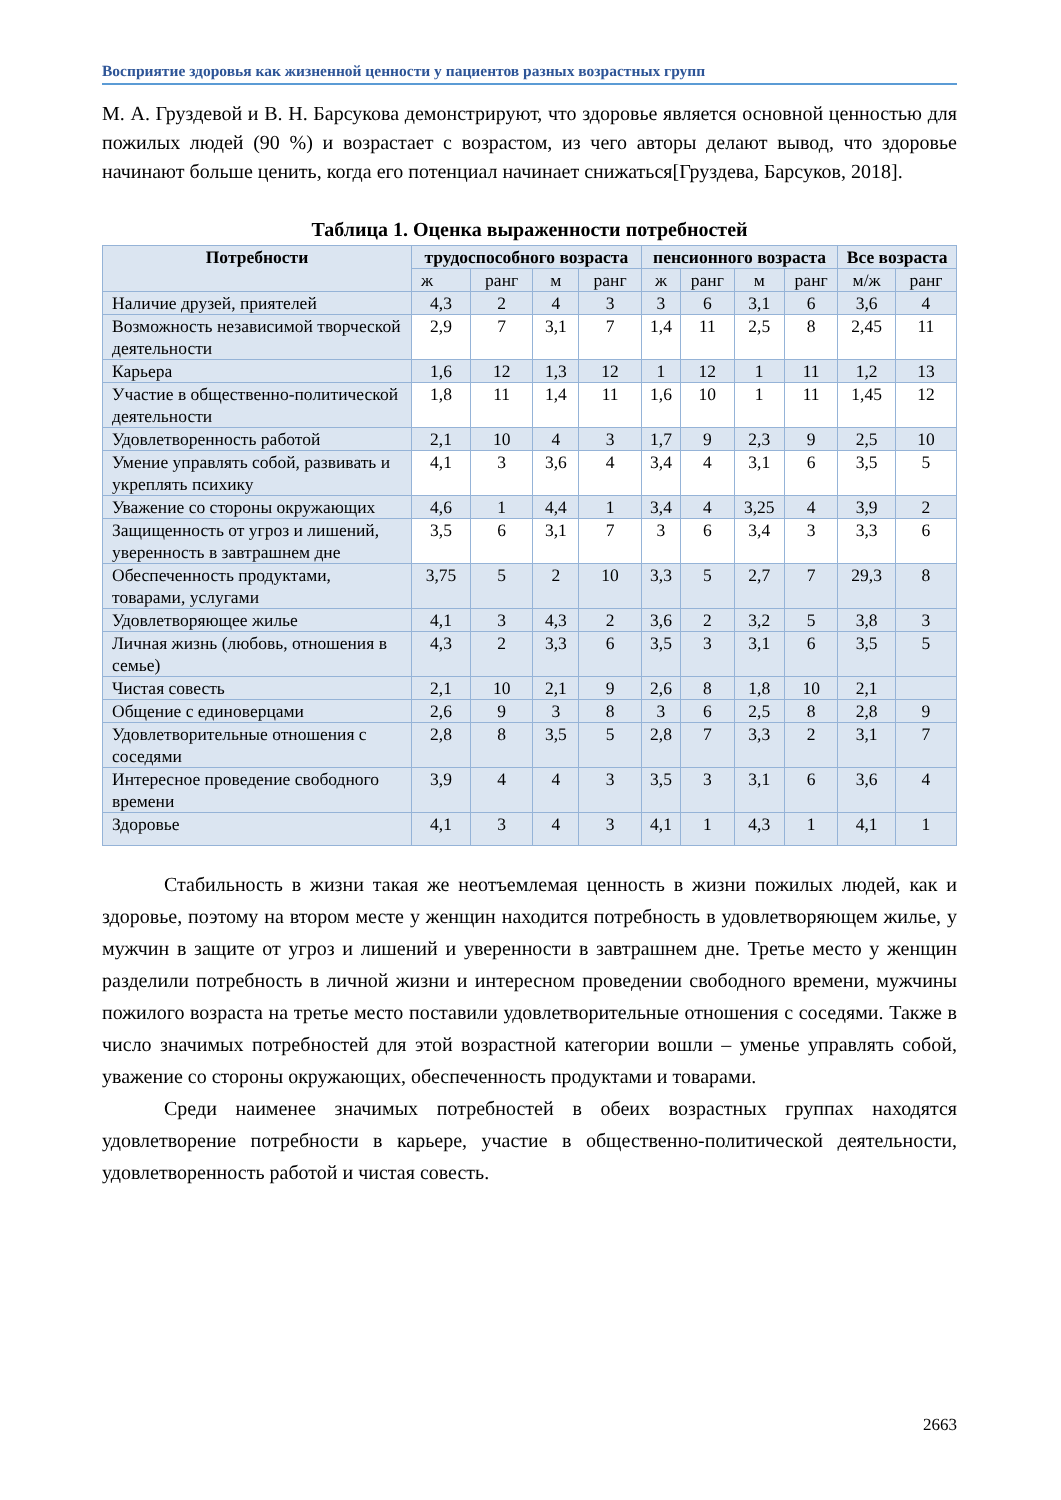Восприятие здоровья как жизненной ценности у пациентов разных возрастных групп
М. А. Груздевой и В. Н. Барсукова демонстрируют, что здоровье является основной ценностью для пожилых людей (90 %) и возрастает с возрастом, из чего авторы делают вывод, что здоровье начинают больше ценить, когда его потенциал начинает снижаться[Груздева, Барсуков, 2018].
Таблица 1. Оценка выраженности потребностей
| Потребности | трудоспособного возраста | | | | пенсионного возраста | | | | Все возраста | |
| --- | --- | --- | --- | --- | --- | --- | --- | --- | --- | --- |
| | ж | ранг | м | ранг | ж | ранг | м | ранг | м/ж | ранг |
| Наличие друзей, приятелей | 4,3 | 2 | 4 | 3 | 3 | 6 | 3,1 | 6 | 3,6 | 4 |
| Возможность независимой творческой деятельности | 2,9 | 7 | 3,1 | 7 | 1,4 | 11 | 2,5 | 8 | 2,45 | 11 |
| Карьера | 1,6 | 12 | 1,3 | 12 | 1 | 12 | 1 | 11 | 1,2 | 13 |
| Участие в общественно-политической деятельности | 1,8 | 11 | 1,4 | 11 | 1,6 | 10 | 1 | 11 | 1,45 | 12 |
| Удовлетворенность работой | 2,1 | 10 | 4 | 3 | 1,7 | 9 | 2,3 | 9 | 2,5 | 10 |
| Умение управлять собой, развивать и укреплять психику | 4,1 | 3 | 3,6 | 4 | 3,4 | 4 | 3,1 | 6 | 3,5 | 5 |
| Уважение со стороны окружающих | 4,6 | 1 | 4,4 | 1 | 3,4 | 4 | 3,25 | 4 | 3,9 | 2 |
| Защищенность от угроз и лишений, уверенность в завтрашнем дне | 3,5 | 6 | 3,1 | 7 | 3 | 6 | 3,4 | 3 | 3,3 | 6 |
| Обеспеченность продуктами, товарами, услугами | 3,75 | 5 | 2 | 10 | 3,3 | 5 | 2,7 | 7 | 29,3 | 8 |
| Удовлетворяющее жилье | 4,1 | 3 | 4,3 | 2 | 3,6 | 2 | 3,2 | 5 | 3,8 | 3 |
| Личная жизнь (любовь, отношения в семье) | 4,3 | 2 | 3,3 | 6 | 3,5 | 3 | 3,1 | 6 | 3,5 | 5 |
| Чистая совесть | 2,1 | 10 | 2,1 | 9 | 2,6 | 8 | 1,8 | 10 | 2,1 | |
| Общение с единоверцами | 2,6 | 9 | 3 | 8 | 3 | 6 | 2,5 | 8 | 2,8 | 9 |
| Удовлетворительные отношения с соседями | 2,8 | 8 | 3,5 | 5 | 2,8 | 7 | 3,3 | 2 | 3,1 | 7 |
| Интересное проведение свободного времени | 3,9 | 4 | 4 | 3 | 3,5 | 3 | 3,1 | 6 | 3,6 | 4 |
| Здоровье | 4,1 | 3 | 4 | 3 | 4,1 | 1 | 4,3 | 1 | 4,1 | 1 |
Стабильность в жизни такая же неотъемлемая ценность в жизни пожилых людей, как и здоровье, поэтому на втором месте у женщин находится потребность в удовлетворяющем жилье, у мужчин в защите от угроз и лишений и уверенности в завтрашнем дне. Третье место у женщин разделили потребность в личной жизни и интересном проведении свободного времени, мужчины пожилого возраста на третье место поставили удовлетворительные отношения с соседями. Также в число значимых потребностей для этой возрастной категории вошли – уменье управлять собой, уважение со стороны окружающих, обеспеченность продуктами и товарами.
Среди наименее значимых потребностей в обеих возрастных группах находятся удовлетворение потребности в карьере, участие в общественно-политической деятельности, удовлетворенность работой и чистая совесть.
2663